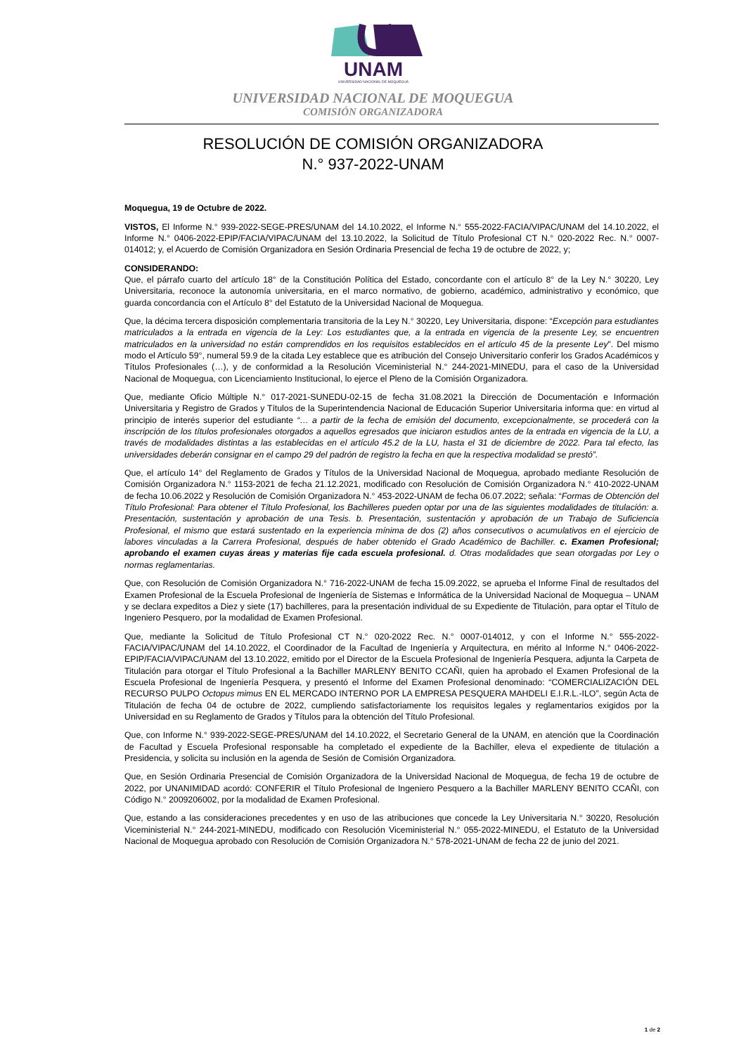UNAM
UNIVERSIDAD NACIONAL DE MOQUEGUA
UNIVERSIDAD NACIONAL DE MOQUEGUA
COMISIÓN ORGANIZADORA
RESOLUCIÓN DE COMISIÓN ORGANIZADORA
N.° 937-2022-UNAM
Moquegua, 19 de Octubre de 2022.
VISTOS, El Informe N.° 939-2022-SEGE-PRES/UNAM del 14.10.2022, el Informe N.° 555-2022-FACIA/VIPAC/UNAM del 14.10.2022, el Informe N.° 0406-2022-EPIP/FACIA/VIPAC/UNAM del 13.10.2022, la Solicitud de Título Profesional CT N.° 020-2022 Rec. N.° 0007-014012; y, el Acuerdo de Comisión Organizadora en Sesión Ordinaria Presencial de fecha 19 de octubre de 2022, y;
CONSIDERANDO:
Que, el párrafo cuarto del artículo 18° de la Constitución Política del Estado, concordante con el artículo 8° de la Ley N.° 30220, Ley Universitaria, reconoce la autonomía universitaria, en el marco normativo, de gobierno, académico, administrativo y económico, que guarda concordancia con el Artículo 8° del Estatuto de la Universidad Nacional de Moquegua.
Que, la décima tercera disposición complementaria transitoria de la Ley N.° 30220, Ley Universitaria, dispone: “Excepción para estudiantes matriculados a la entrada en vigencia de la Ley: Los estudiantes que, a la entrada en vigencia de la presente Ley, se encuentren matriculados en la universidad no están comprendidos en los requisitos establecidos en el artículo 45 de la presente Ley”. Del mismo modo el Artículo 59°, numeral 59.9 de la citada Ley establece que es atribución del Consejo Universitario conferir los Grados Académicos y Títulos Profesionales (…), y de conformidad a la Resolución Viceministerial N.° 244-2021-MINEDU, para el caso de la Universidad Nacional de Moquegua, con Licenciamiento Institucional, lo ejerce el Pleno de la Comisión Organizadora.
Que, mediante Oficio Múltiple N.° 017-2021-SUNEDU-02-15 de fecha 31.08.2021 la Dirección de Documentación e Información Universitaria y Registro de Grados y Títulos de la Superintendencia Nacional de Educación Superior Universitaria informa que: en virtud al principio de interés superior del estudiante “… a partir de la fecha de emisión del documento, excepcionalmente, se procederá con la inscripción de los títulos profesionales otorgados a aquellos egresados que iniciaron estudios antes de la entrada en vigencia de la LU, a través de modalidades distintas a las establecidas en el artículo 45.2 de la LU, hasta el 31 de diciembre de 2022. Para tal efecto, las universidades deberán consignar en el campo 29 del padrón de registro la fecha en que la respectiva modalidad se prestó”.
Que, el artículo 14° del Reglamento de Grados y Títulos de la Universidad Nacional de Moquegua, aprobado mediante Resolución de Comisión Organizadora N.° 1153-2021 de fecha 21.12.2021, modificado con Resolución de Comisión Organizadora N.° 410-2022-UNAM de fecha 10.06.2022 y Resolución de Comisión Organizadora N.° 453-2022-UNAM de fecha 06.07.2022; señala: “Formas de Obtención del Título Profesional: Para obtener el Título Profesional, los Bachilleres pueden optar por una de las siguientes modalidades de titulación: a. Presentación, sustentación y aprobación de una Tesis. b. Presentación, sustentación y aprobación de un Trabajo de Suficiencia Profesional, el mismo que estará sustentado en la experiencia mínima de dos (2) años consecutivos o acumulativos en el ejercicio de labores vinculadas a la Carrera Profesional, después de haber obtenido el Grado Académico de Bachiller. c. Examen Profesional; aprobando el examen cuyas áreas y materias fije cada escuela profesional. d. Otras modalidades que sean otorgadas por Ley o normas reglamentarias.
Que, con Resolución de Comisión Organizadora N.° 716-2022-UNAM de fecha 15.09.2022, se aprueba el Informe Final de resultados del Examen Profesional de la Escuela Profesional de Ingeniería de Sistemas e Informática de la Universidad Nacional de Moquegua – UNAM y se declara expeditos a Diez y siete (17) bachilleres, para la presentación individual de su Expediente de Titulación, para optar el Título de Ingeniero Pesquero, por la modalidad de Examen Profesional.
Que, mediante la Solicitud de Título Profesional CT N.° 020-2022 Rec. N.° 0007-014012, y con el Informe N.° 555-2022-FACIA/VIPAC/UNAM del 14.10.2022, el Coordinador de la Facultad de Ingeniería y Arquitectura, en mérito al Informe N.° 0406-2022-EPIP/FACIA/VIPAC/UNAM del 13.10.2022, emitido por el Director de la Escuela Profesional de Ingeniería Pesquera, adjunta la Carpeta de Titulación para otorgar el Título Profesional a la Bachiller MARLENY BENITO CCAÑI, quien ha aprobado el Examen Profesional de la Escuela Profesional de Ingeniería Pesquera, y presentó el Informe del Examen Profesional denominado: “COMERCIALIZACIÓN DEL RECURSO PULPO Octopus mimus EN EL MERCADO INTERNO POR LA EMPRESA PESQUERA MAHDELI E.I.R.L.-ILO”, según Acta de Titulación de fecha 04 de octubre de 2022, cumpliendo satisfactoriamente los requisitos legales y reglamentarios exigidos por la Universidad en su Reglamento de Grados y Títulos para la obtención del Título Profesional.
Que, con Informe N.° 939-2022-SEGE-PRES/UNAM del 14.10.2022, el Secretario General de la UNAM, en atención que la Coordinación de Facultad y Escuela Profesional responsable ha completado el expediente de la Bachiller, eleva el expediente de titulación a Presidencia, y solicita su inclusión en la agenda de Sesión de Comisión Organizadora.
Que, en Sesión Ordinaria Presencial de Comisión Organizadora de la Universidad Nacional de Moquegua, de fecha 19 de octubre de 2022, por UNANIMIDAD acordó: CONFERIR el Título Profesional de Ingeniero Pesquero a la Bachiller MARLENY BENITO CCAÑI, con Código N.° 2009206002, por la modalidad de Examen Profesional.
Que, estando a las consideraciones precedentes y en uso de las atribuciones que concede la Ley Universitaria N.° 30220, Resolución Viceministerial N.° 244-2021-MINEDU, modificado con Resolución Viceministerial N.° 055-2022-MINEDU, el Estatuto de la Universidad Nacional de Moquegua aprobado con Resolución de Comisión Organizadora N.° 578-2021-UNAM de fecha 22 de junio del 2021.
1 de 2